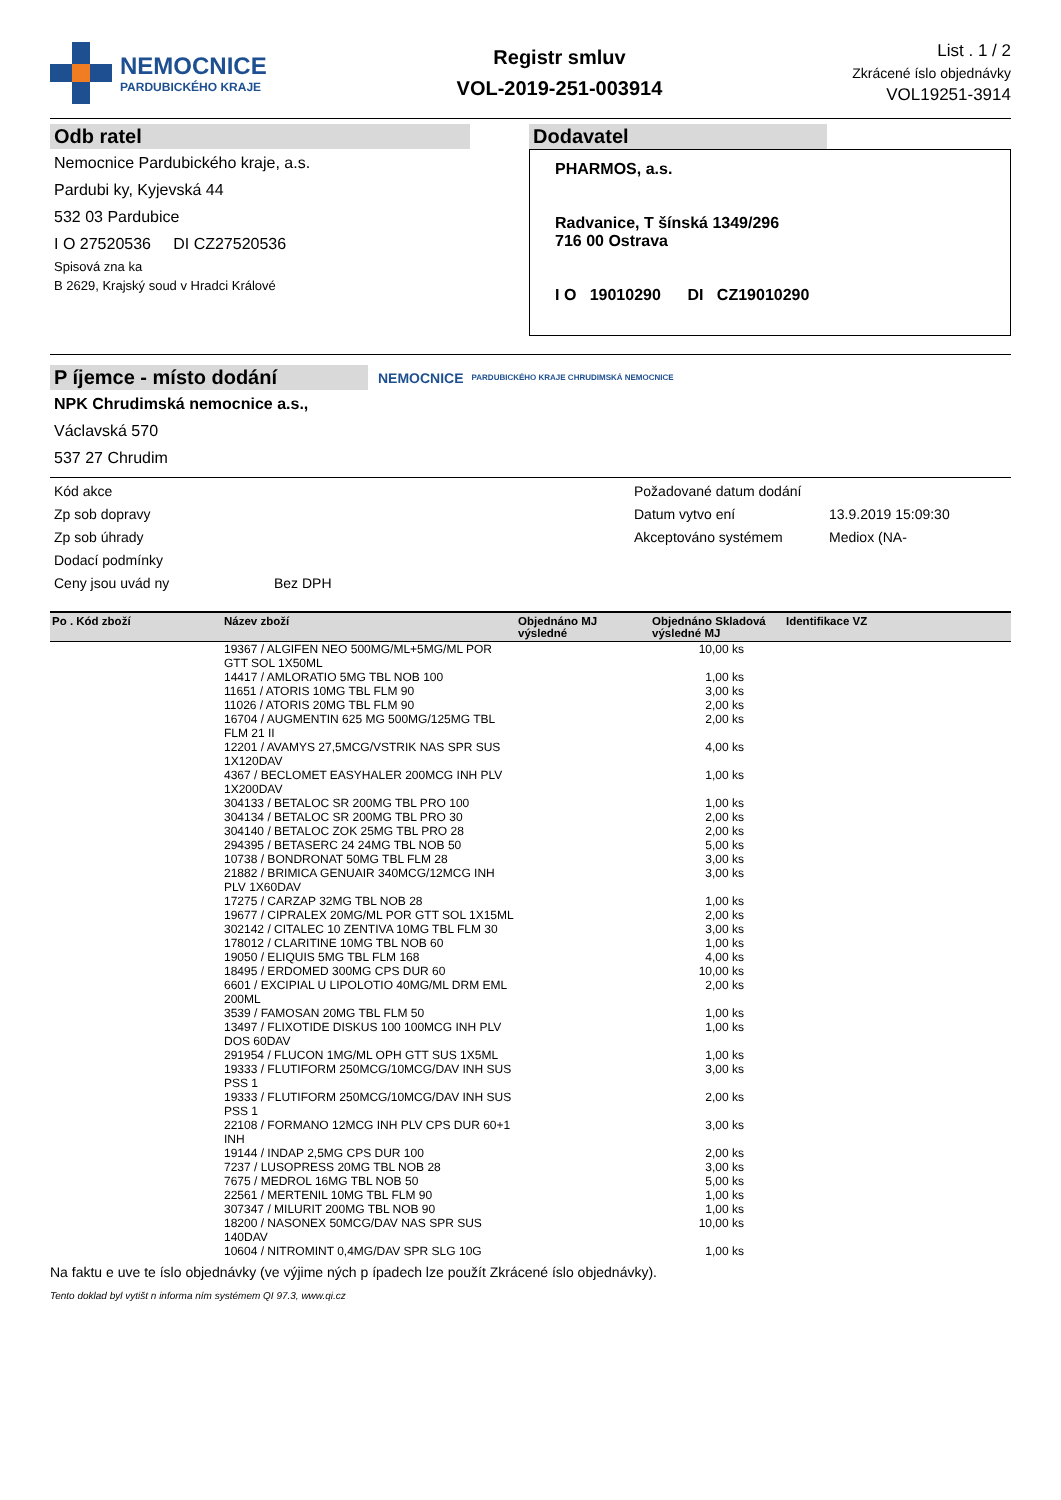NEMOCNICE
PARDUBICKÉHO KRAJE
Registr smluv
VOL-2019-251-003914
List . 1 / 2
Zkrácené íslo objednávky
VOL19251-3914
Odb ratel
Nemocnice Pardubického kraje, a.s.
Pardubi ky, Kyjevská 44
532 03 Pardubice
I O 27520536 DI CZ27520536
Spisová zna ka
B 2629, Krajský soud v Hradci Králové
Dodavatel
PHARMOS, a.s.
Radvanice, T šínská 1349/296
716 00 Ostrava
I O 19010290 DI CZ19010290
P íjemce - místo dodání
NEMOCNICE PARDUBICKÉHO KRAJE CHRUDIMSKÁ NEMOCNICE
NPK Chrudimská nemocnice a.s.,
Václavská 570
537 27 Chrudim
Kód akce
Zp sob dopravy
Zp sob úhrady
Dodací podmínky
Ceny jsou uvád ny
Bez DPH Požadované datum dodání
Datum vytvo ení
Akceptováno systémem
13.9.2019 15:09:30
Mediox (NA-
| Po . Kód zboží | Název zboží | Objednáno MJ výsledné | Objednáno Skladová výsledné MJ | Identifikace VZ |
| --- | --- | --- | --- | --- |
| | 19367 / ALGIFEN NEO 500MG/ML+5MG/ML POR GTT SOL 1X50ML | | 10,00 ks | |
| | 14417 / AMLORATIO 5MG TBL NOB 100 | | 1,00 ks | |
| | 11651 / ATORIS 10MG TBL FLM 90 | | 3,00 ks | |
| | 11026 / ATORIS 20MG TBL FLM 90 | | 2,00 ks | |
| | 16704 / AUGMENTIN 625 MG 500MG/125MG TBL FLM 21 II | | 2,00 ks | |
| | 12201 / AVAMYS 27,5MCG/VSTRIK NAS SPR SUS 1X120DAV | | 4,00 ks | |
| | 4367 / BECLOMET EASYHALER 200MCG INH PLV 1X200DAV | | 1,00 ks | |
| | 304133 / BETALOC SR 200MG TBL PRO 100 | | 1,00 ks | |
| | 304134 / BETALOC SR 200MG TBL PRO 30 | | 2,00 ks | |
| | 304140 / BETALOC ZOK 25MG TBL PRO 28 | | 2,00 ks | |
| | 294395 / BETASERC 24 24MG TBL NOB 50 | | 5,00 ks | |
| | 10738 / BONDRONAT 50MG TBL FLM 28 | | 3,00 ks | |
| | 21882 / BRIMICA GENUAIR 340MCG/12MCG INH PLV 1X60DAV | | 3,00 ks | |
| | 17275 / CARZAP 32MG TBL NOB 28 | | 1,00 ks | |
| | 19677 / CIPRALEX 20MG/ML POR GTT SOL 1X15ML | | 2,00 ks | |
| | 302142 / CITALEC 10 ZENTIVA 10MG TBL FLM 30 | | 3,00 ks | |
| | 178012 / CLARITINE 10MG TBL NOB 60 | | 1,00 ks | |
| | 19050 / ELIQUIS 5MG TBL FLM 168 | | 4,00 ks | |
| | 18495 / ERDOMED 300MG CPS DUR 60 | | 10,00 ks | |
| | 6601 / EXCIPIAL U LIPOLOTIO 40MG/ML DRM EML 200ML | | 2,00 ks | |
| | 3539 / FAMOSAN 20MG TBL FLM 50 | | 1,00 ks | |
| | 13497 / FLIXOTIDE DISKUS 100 100MCG INH PLV DOS 60DAV | | 1,00 ks | |
| | 291954 / FLUCON 1MG/ML OPH GTT SUS 1X5ML | | 1,00 ks | |
| | 19333 / FLUTIFORM 250MCG/10MCG/DAV INH SUS PSS 1 | | 3,00 ks | |
| | 19333 / FLUTIFORM 250MCG/10MCG/DAV INH SUS PSS 1 | | 2,00 ks | |
| | 22108 / FORMANO 12MCG INH PLV CPS DUR 60+1 INH | | 3,00 ks | |
| | 19144 / INDAP 2,5MG CPS DUR 100 | | 2,00 ks | |
| | 7237 / LUSOPRESS 20MG TBL NOB 28 | | 3,00 ks | |
| | 7675 / MEDROL 16MG TBL NOB 50 | | 5,00 ks | |
| | 22561 / MERTENIL 10MG TBL FLM 90 | | 1,00 ks | |
| | 307347 / MILURIT 200MG TBL NOB 90 | | 1,00 ks | |
| | 18200 / NASONEX 50MCG/DAV NAS SPR SUS 140DAV | | 10,00 ks | |
| | 10604 / NITROMINT 0,4MG/DAV SPR SLG 10G | | 1,00 ks | |
Na faktu e uve te íslo objednávky (ve výjime ných p ípadech lze použít Zkrácené íslo objednávky).
Tento doklad byl vytišt n informa ním systémem QI 97.3, www.qi.cz